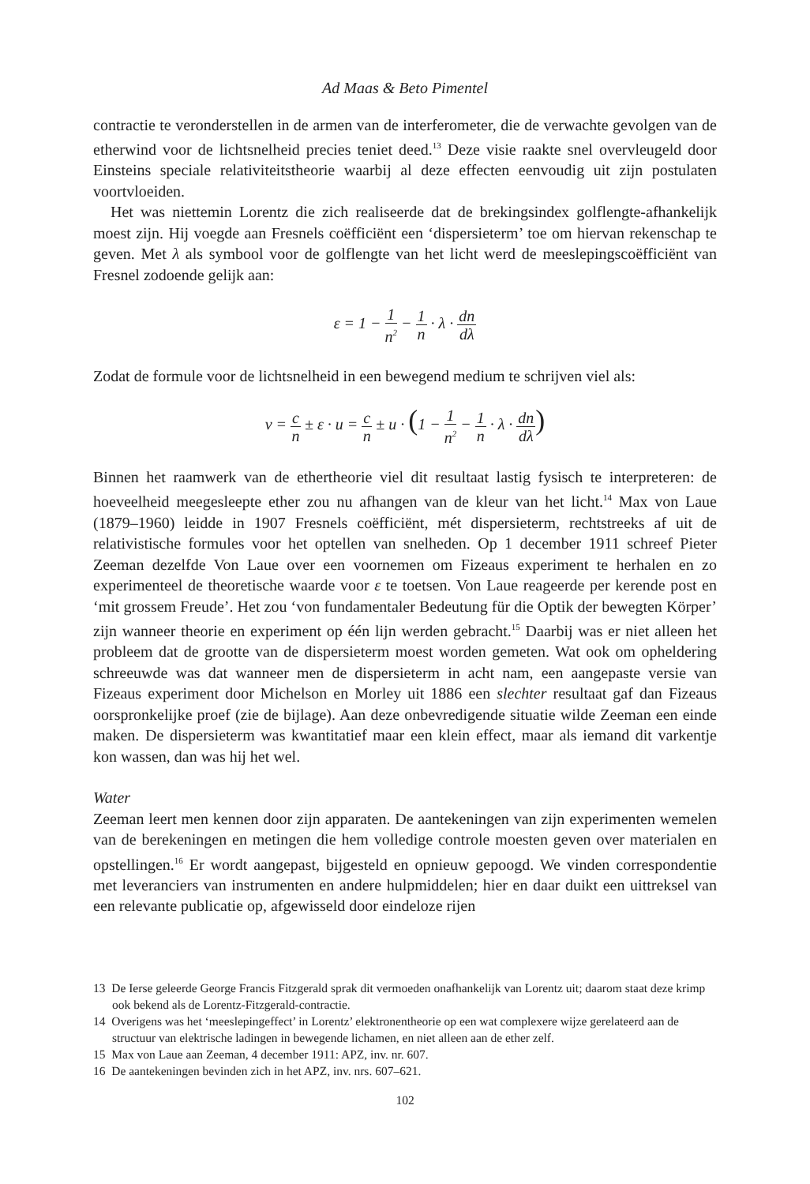Ad Maas & Beto Pimentel
contractie te veronderstellen in de armen van de interferometer, die de verwachte gevolgen van de etherwind voor de lichtsnelheid precies teniet deed.<sup>13</sup> Deze visie raakte snel overvleugeld door Einsteins speciale relativiteitstheorie waarbij al deze effecten eenvoudig uit zijn postulaten voortvloeiden.
Het was niettemin Lorentz die zich realiseerde dat de brekingsindex golflengte-afhankelijk moest zijn. Hij voegde aan Fresnels coëfficiënt een ‘dispersieterm’ toe om hiervan rekenschap te geven. Met λ als symbool voor de golflengte van het licht werd de meeslepingscoëfficiënt van Fresnel zodoende gelijk aan:
ε = 1 − 1 n<sup>2</sup> − 1 n · λ · dn dλ
Zodat de formule voor de lichtsnelheid in een bewegend medium te schrijven viel als:
v = c n ± ε · u = c n ± u · (1 − 1 n<sup>2</sup> − 1 n · λ · dn dλ)
Binnen het raamwerk van de ethertheorie viel dit resultaat lastig fysisch te interpreteren: de hoeveelheid meegesleepte ether zou nu afhangen van de kleur van het licht.<sup>14</sup> Max von Laue (1879–1960) leidde in 1907 Fresnels coëfficiënt, mét dispersieterm, rechtstreeks af uit de relativistische formules voor het optellen van snelheden. Op 1 december 1911 schreef Pieter Zeeman dezelfde Von Laue over een voornemen om Fizeaus experiment te herhalen en zo experimenteel de theoretische waarde voor ε te toetsen. Von Laue reageerde per kerende post en ‘mit grossem Freude’. Het zou ‘von fundamentaler Bedeutung für die Optik der bewegten Körper’ zijn wanneer theorie en experiment op één lijn werden gebracht.<sup>15</sup> Daarbij was er niet alleen het probleem dat de grootte van de dispersieterm moest worden gemeten. Wat ook om opheldering schreeuwde was dat wanneer men de dispersieterm in acht nam, een aangepaste versie van Fizeaus experiment door Michelson en Morley uit 1886 een slechter resultaat gaf dan Fizeaus oorspronkelijke proef (zie de bijlage). Aan deze onbevredigende situatie wilde Zeeman een einde maken. De dispersieterm was kwantitatief maar een klein effect, maar als iemand dit varkentje kon wassen, dan was hij het wel.
Water
Zeeman leert men kennen door zijn apparaten. De aantekeningen van zijn experimenten wemelen van de berekeningen en metingen die hem volledige controle moesten geven over materialen en opstellingen.<sup>16</sup> Er wordt aangepast, bijgesteld en opnieuw gepoogd. We vinden correspondentie met leveranciers van instrumenten en andere hulpmiddelen; hier en daar duikt een uittreksel van een relevante publicatie op, afgewisseld door eindeloze rijen
13 De Ierse geleerde George Francis Fitzgerald sprak dit vermoeden onafhankelijk van Lorentz uit; daarom staat deze krimp ook bekend als de Lorentz-Fitzgerald-contractie.
14 Overigens was het ‘meeslepingeffect’ in Lorentz’ elektronentheorie op een wat complexere wijze gerelateerd aan de structuur van elektrische ladingen in bewegende lichamen, en niet alleen aan de ether zelf.
15 Max von Laue aan Zeeman, 4 december 1911: APZ, inv. nr. 607.
16 De aantekeningen bevinden zich in het APZ, inv. nrs. 607–621.
102